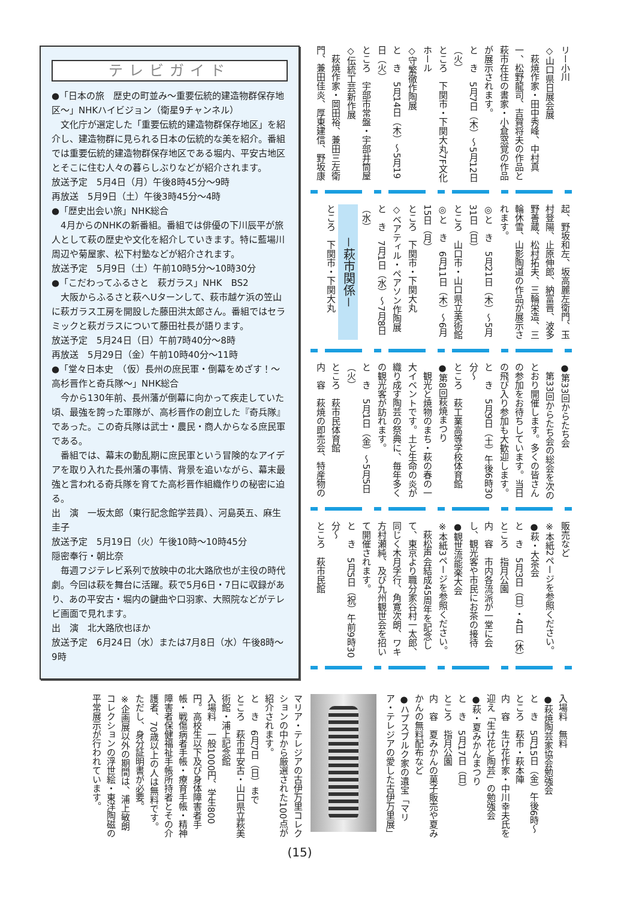リー小川
◇山口県日展会展
　萩焼作家・田中秀峰、中村真一、松野龍司、吉賀将夫の作品と萩市在住の書家・小倉窓覚の作品が展示されます。
と　き　5月7日（木）～5月12日（火）
ところ　下関市・下関大丸7F文化ホール
◇守繁徹作陶展
と　き　5月14日（木）～5月19日（火）
ところ　宇部市常盤・宇部井筒屋
◇伝統工芸新作展
　萩焼作家・岡田裕、兼田三左衛門、兼田佳炎、厚東建信、野坂康
起、野坂和左、坂高麗左衛門、玉村登陽、止原伸郎、納富晋、波多野善蔵、松村拓夫、三輪栄造、三輪休雪、山影陶道の作品が展示されます。
◎と　き　5月21日（木）～5月31日（日）
ところ　山口市・山口県立美術館
◎と　き　6月11日（木）～6月15日（月）
ところ　下関市・下関大丸
◇ベアティル・ペアソン作陶展
と　き　7月1日（水）～7月8日（水）
－萩市関係－
ところ　下関市・下関大丸
●第33回からたち会
　第33回からたち会の総会を次のとおり開催します。多くの皆さんの参加をお待ちしています。当日の飛び入り参加も大歓迎します。
と　き　5月9日（土）午後6時30分～
ところ　萩工業高等学校体育館
●第8回萩焼まつり
　観光と焼物のまち・萩の春の一大イベントです。土と生命の炎が織り成す陶芸の祭典に、毎年多くの観光客が訪れます。
と　き　5月1日（金）～5月5日（火）
ところ　萩市民体育館
内　容　萩焼の即売会、特産物の
販売など
※本紙2ページを参照ください。
●萩・大茶会
と　き　5月3日（日）・4日（休）
ところ　指月公園
内　容　市内各流派が一堂に会し、観光客や市民にお茶の接待
●観世流能楽大会
※本紙3ページを参照ください。
　萩松声会結成45周年を記念して、東京より職分家谷村一太郎、同じく木月孚行、角寛次朗、ワキ方村瀬純、及び九州観世会を招いて開催されます。
と　き　5月5日（祝）午前9時30分～
ところ　萩市民館
テレビガイド
●「日本の旅　歴史の町並み～重要伝統的建造物群保存地区～」NHKハイビジョン（衛星9チャンネル）
文化庁が選定した「重要伝統的建造物群保存地区」を紹介し、建造物群に見られる日本の伝統的な美を紹介。番組では重要伝統的建造物群保存地区である堀内、平安古地区とそこに住む人々の暮らしぶりなどが紹介されます。
放送予定　5月4日（月）午後8時45分～9時
再放送　5月9日（土）午後3時45分～4時
●「歴史出会い旅」NHK総合
4月からのNHKの新番組。番組では俳優の下川辰平が旅人として萩の歴史や文化を紹介していきます。特に藍場川周辺や菊屋家、松下村塾などが紹介されます。
放送予定　5月9日（土）午前10時5分～10時30分
●「こだわってふるさと　萩ガラス」NHK　BS2
大阪からふるさと萩へUターンして、萩市越ケ浜の笠山に萩ガラス工房を開設した藤田洪太郎さん。番組ではセラミックと萩ガラスについて藤田社長が語ります。
放送予定　5月24日（日）午前7時40分～8時
再放送　5月29日（金）午前10時40分～11時
●「堂々日本史　（仮）長州の庶民軍・倒幕をめざす！～高杉晋作と奇兵隊～」NHK総合
今から130年前、長州藩が倒幕に向かって疾走していた頃、最強を誇った軍隊が、高杉晋作の創立した『奇兵隊』であった。この奇兵隊は武士・農民・商人からなる庶民軍である。
番組では、幕末の動乱期に庶民軍という冒険的なアイデアを取り入れた長州藩の事情、背景を追いながら、幕末最強と言われる奇兵隊を育てた高杉晋作組織作りの秘密に迫る。
出　演　一坂太郎（東行記念館学芸員）、河島英五、麻生圭子
放送予定　5月19日（火）午後10時～10時45分
隠密奉行・朝比奈
毎週フジテレビ系列で放映中の北大路欣也が主役の時代劇。今回は萩を舞台に活躍。萩で5月6日・7日に収録があり、あの平安古・堀内の鍵曲や口羽家、大照院などがテレビ画面で見れます。
出　演　北大路欣也ほか
放送予定　6月24日（水）または7月8日（水）午後8時～9時
入場料　無料
●萩焼陶芸家協会勉強会
と　き　5月15日（金）午後6時～
ところ　萩市・萩本陣
内　容　生け花作家・中川幸夫氏を迎え「生け花と陶芸」の勉強会
●萩・夏みかんまつり
と　き　5月17日（日）
ところ　指月公園
内　容　夏みかんの菓子販売や夏みかんの無料配布など
●ハプスブルク家の遺宝「マリア・テレジアの愛した古伊万里展」
マリア・テレジアの古伊万里コレクションの中から厳選された100点が紹介されます。
と　き　6月7日（日）まで
ところ　萩市平安古・山口県立萩美術館・浦上記念館
入場料　一般1000円、学生800円。高校生以下及び身体障害者手帳・戦傷病者手帳・療育手帳・精神障害者保健福祉手帳所持者とその介護者、70歳以上の人は無料です。ただし、身分証明書が必要。
※企画展以外の期間は、浦上敏朗コレクションの浮世絵・東洋陶磁の平常展示が行われています。
(15)